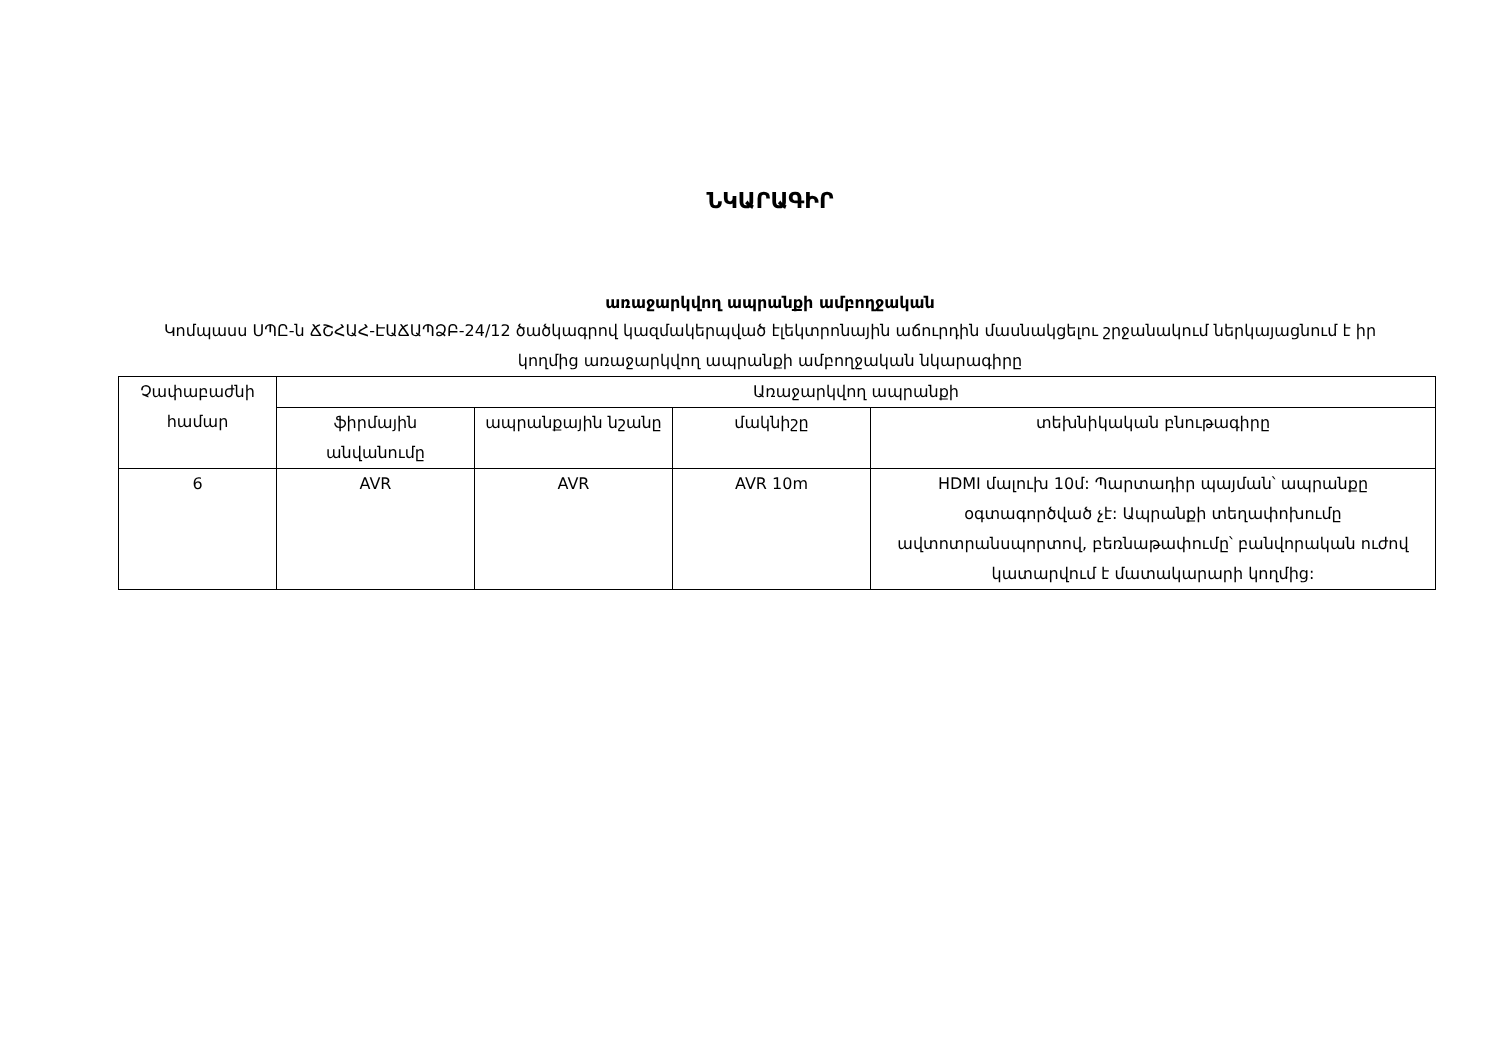ՆԿԱՐԱԳԻՐ
առաջարկվող ապրանքի ամբողջական
Կոմպասս ՍՊԸ-ն ՃՇՀԱՀ-ԷԱՃԱՊՁԲ-24/12 ծածկագրով կազմակերպված էլեկտրոնային աճուրդին մասնակցելու շրջանակում ներկայացնում է իր կողմից առաջարկվող ապրանքի ամբողջական նկարագիրը
| Չափաբաժնի համար | Առաջարկվող ապրանքի | | | |
| --- | --- | --- | --- | --- |
| | ֆիրմային անվանումը | ապրանքային նշանը | մակնիշը | տեխնիկական բնութագիրը |
| 6 | AVR | AVR | AVR 10m | HDMI մալուխ 10մ: Պարտադիր պայման՝ ապրանքը օգտագործված չէ: Ապրանքի տեղափոխումը ավտոտրանսպորտով, բեռնաթափումը՝ բանվորական ուժով կատարվում է մատակարարի կողմից: |